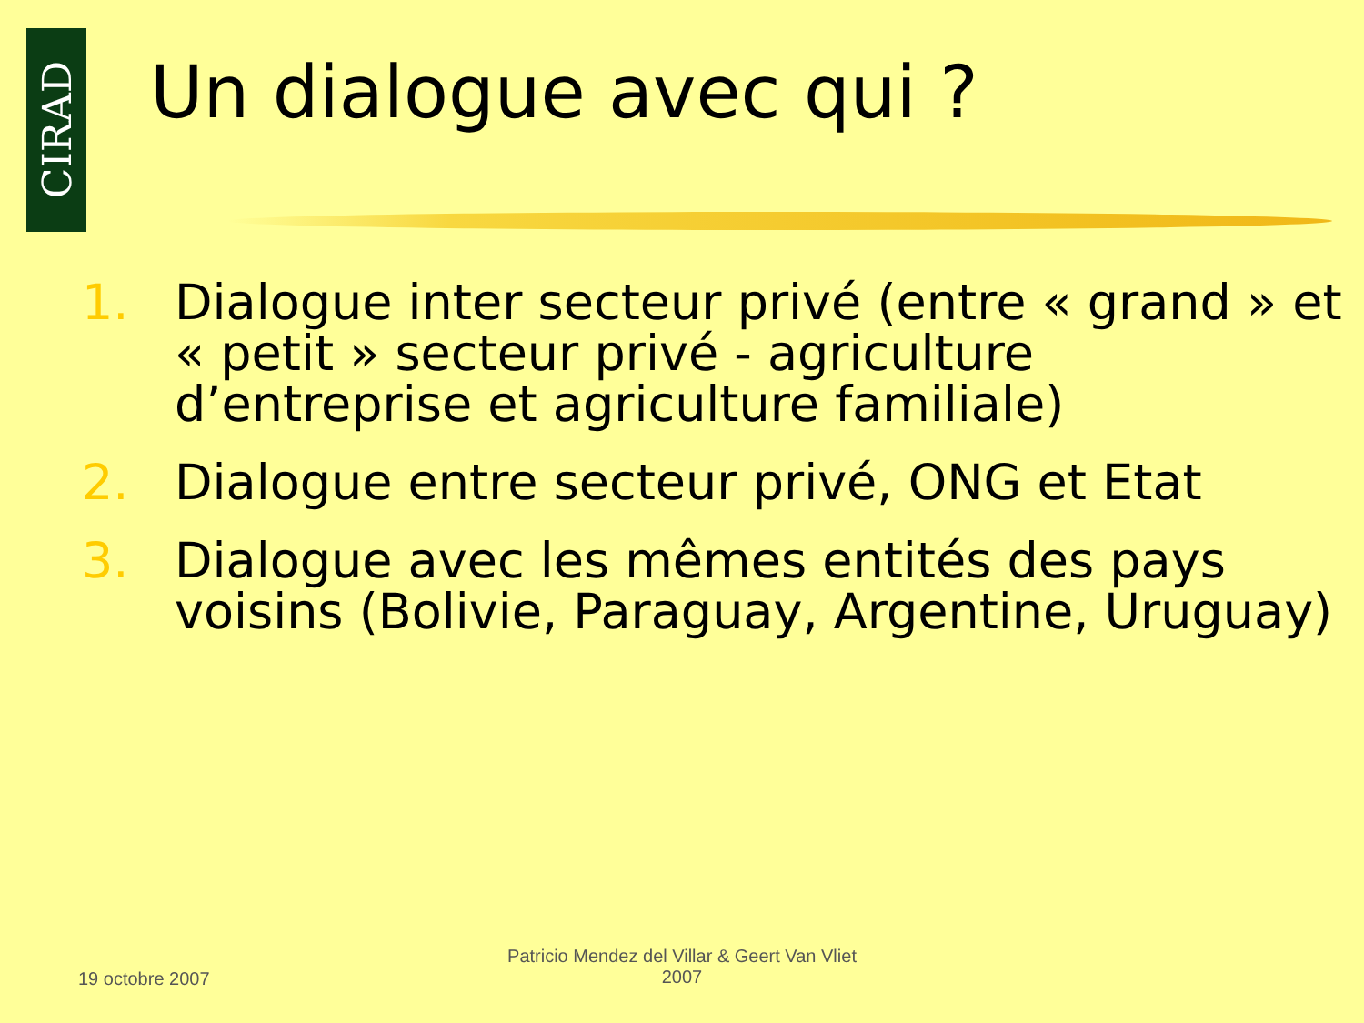CIRAD
Un dialogue avec qui ?
1. Dialogue inter secteur privé (entre « grand » et « petit » secteur privé - agriculture d’entreprise et agriculture familiale)
2. Dialogue entre secteur privé, ONG et Etat
3. Dialogue avec les mêmes entités des pays voisins (Bolivie, Paraguay, Argentine, Uruguay)
19 octobre 2007
Patricio Mendez del Villar & Geert Van Vliet
2007